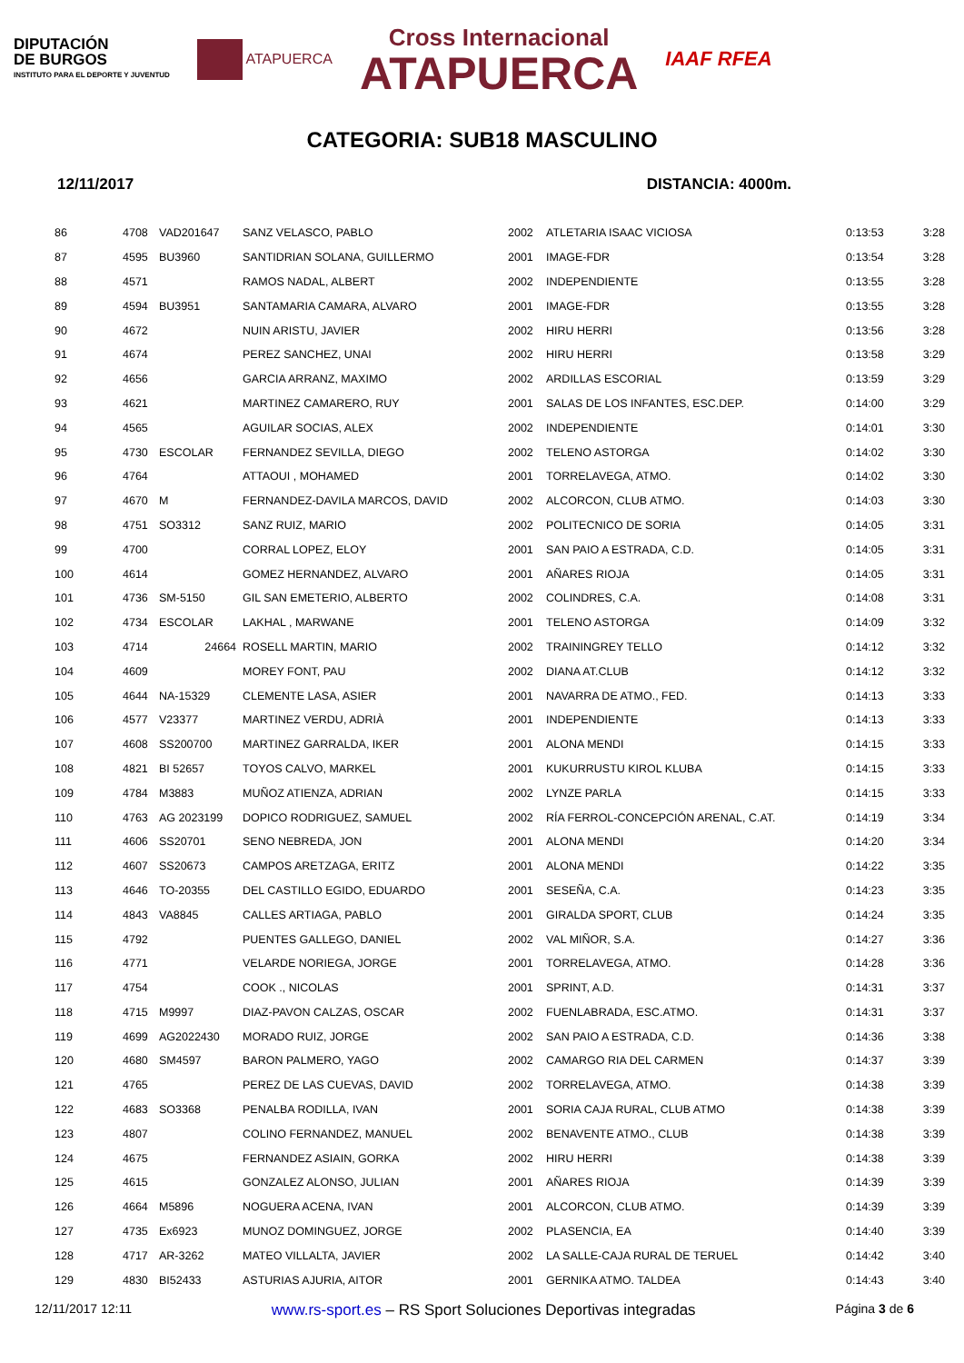DIPUTACIÓN
DE BURGOS
INSTITUTO PARA EL DEPORTE Y JUVENTUD
ATAPUERCA
Cross Internacional
ATAPUERCA
IAAF RFEA
CATEGORIA: SUB18 MASCULINO
12/11/2017 DISTANCIA: 4000m.
| 86 | 4708 | VAD201647 | SANZ VELASCO, PABLO | 2002 | ATLETARIA ISAAC VICIOSA | 0:13:53 | 3:28 |
| 87 | 4595 | BU3960 | SANTIDRIAN SOLANA, GUILLERMO | 2001 | IMAGE-FDR | 0:13:54 | 3:28 |
| 88 | 4571 | | RAMOS NADAL, ALBERT | 2002 | INDEPENDIENTE | 0:13:55 | 3:28 |
| 89 | 4594 | BU3951 | SANTAMARIA CAMARA, ALVARO | 2001 | IMAGE-FDR | 0:13:55 | 3:28 |
| 90 | 4672 | | NUIN ARISTU, JAVIER | 2002 | HIRU HERRI | 0:13:56 | 3:28 |
| 91 | 4674 | | PEREZ SANCHEZ, UNAI | 2002 | HIRU HERRI | 0:13:58 | 3:29 |
| 92 | 4656 | | GARCIA ARRANZ, MAXIMO | 2002 | ARDILLAS ESCORIAL | 0:13:59 | 3:29 |
| 93 | 4621 | | MARTINEZ CAMARERO, RUY | 2001 | SALAS DE LOS INFANTES, ESC.DEP. | 0:14:00 | 3:29 |
| 94 | 4565 | | AGUILAR SOCIAS, ALEX | 2002 | INDEPENDIENTE | 0:14:01 | 3:30 |
| 95 | 4730 | ESCOLAR | FERNANDEZ SEVILLA, DIEGO | 2002 | TELENO ASTORGA | 0:14:02 | 3:30 |
| 96 | 4764 | | ATTAOUI , MOHAMED | 2001 | TORRELAVEGA, ATMO. | 0:14:02 | 3:30 |
| 97 | 4670 | M | FERNANDEZ-DAVILA MARCOS, DAVID | 2002 | ALCORCON, CLUB ATMO. | 0:14:03 | 3:30 |
| 98 | 4751 | SO3312 | SANZ RUIZ, MARIO | 2002 | POLITECNICO DE SORIA | 0:14:05 | 3:31 |
| 99 | 4700 | | CORRAL LOPEZ, ELOY | 2001 | SAN PAIO A ESTRADA, C.D. | 0:14:05 | 3:31 |
| 100 | 4614 | | GOMEZ HERNANDEZ, ALVARO | 2001 | AÑARES RIOJA | 0:14:05 | 3:31 |
| 101 | 4736 | SM-5150 | GIL SAN EMETERIO, ALBERTO | 2002 | COLINDRES, C.A. | 0:14:08 | 3:31 |
| 102 | 4734 | ESCOLAR | LAKHAL , MARWANE | 2001 | TELENO ASTORGA | 0:14:09 | 3:32 |
| 103 | 4714 | 24664 | ROSELL MARTIN, MARIO | 2002 | TRAININGREY TELLO | 0:14:12 | 3:32 |
| 104 | 4609 | | MOREY FONT, PAU | 2002 | DIANA AT.CLUB | 0:14:12 | 3:32 |
| 105 | 4644 | NA-15329 | CLEMENTE LASA, ASIER | 2001 | NAVARRA DE ATMO., FED. | 0:14:13 | 3:33 |
| 106 | 4577 | V23377 | MARTINEZ VERDU, ADRIÀ | 2001 | INDEPENDIENTE | 0:14:13 | 3:33 |
| 107 | 4608 | SS200700 | MARTINEZ GARRALDA, IKER | 2001 | ALONA MENDI | 0:14:15 | 3:33 |
| 108 | 4821 | BI 52657 | TOYOS CALVO, MARKEL | 2001 | KUKURRUSTU KIROL KLUBA | 0:14:15 | 3:33 |
| 109 | 4784 | M3883 | MUÑOZ ATIENZA, ADRIAN | 2002 | LYNZE PARLA | 0:14:15 | 3:33 |
| 110 | 4763 | AG 2023199 | DOPICO RODRIGUEZ, SAMUEL | 2002 | RÍA FERROL-CONCEPCIÓN ARENAL, C.AT. | 0:14:19 | 3:34 |
| 111 | 4606 | SS20701 | SENO NEBREDA, JON | 2001 | ALONA MENDI | 0:14:20 | 3:34 |
| 112 | 4607 | SS20673 | CAMPOS ARETZAGA, ERITZ | 2001 | ALONA MENDI | 0:14:22 | 3:35 |
| 113 | 4646 | TO-20355 | DEL CASTILLO EGIDO, EDUARDO | 2001 | SESEÑA, C.A. | 0:14:23 | 3:35 |
| 114 | 4843 | VA8845 | CALLES ARTIAGA, PABLO | 2001 | GIRALDA SPORT, CLUB | 0:14:24 | 3:35 |
| 115 | 4792 | | PUENTES GALLEGO, DANIEL | 2002 | VAL MIÑOR, S.A. | 0:14:27 | 3:36 |
| 116 | 4771 | | VELARDE NORIEGA, JORGE | 2001 | TORRELAVEGA, ATMO. | 0:14:28 | 3:36 |
| 117 | 4754 | | COOK ., NICOLAS | 2001 | SPRINT, A.D. | 0:14:31 | 3:37 |
| 118 | 4715 | M9997 | DIAZ-PAVON CALZAS, OSCAR | 2002 | FUENLABRADA, ESC.ATMO. | 0:14:31 | 3:37 |
| 119 | 4699 | AG2022430 | MORADO RUIZ, JORGE | 2002 | SAN PAIO A ESTRADA, C.D. | 0:14:36 | 3:38 |
| 120 | 4680 | SM4597 | BARON PALMERO, YAGO | 2002 | CAMARGO RIA DEL CARMEN | 0:14:37 | 3:39 |
| 121 | 4765 | | PEREZ DE LAS CUEVAS, DAVID | 2002 | TORRELAVEGA, ATMO. | 0:14:38 | 3:39 |
| 122 | 4683 | SO3368 | PENALBA RODILLA, IVAN | 2001 | SORIA CAJA RURAL, CLUB ATMO | 0:14:38 | 3:39 |
| 123 | 4807 | | COLINO FERNANDEZ, MANUEL | 2002 | BENAVENTE ATMO., CLUB | 0:14:38 | 3:39 |
| 124 | 4675 | | FERNANDEZ ASIAIN, GORKA | 2002 | HIRU HERRI | 0:14:38 | 3:39 |
| 125 | 4615 | | GONZALEZ ALONSO, JULIAN | 2001 | AÑARES RIOJA | 0:14:39 | 3:39 |
| 126 | 4664 | M5896 | NOGUERA ACENA, IVAN | 2001 | ALCORCON, CLUB ATMO. | 0:14:39 | 3:39 |
| 127 | 4735 | Ex6923 | MUNOZ DOMINGUEZ, JORGE | 2002 | PLASENCIA, EA | 0:14:40 | 3:39 |
| 128 | 4717 | AR-3262 | MATEO VILLALTA, JAVIER | 2002 | LA SALLE-CAJA RURAL DE TERUEL | 0:14:42 | 3:40 |
| 129 | 4830 | BI52433 | ASTURIAS AJURIA, AITOR | 2001 | GERNIKA ATMO. TALDEA | 0:14:43 | 3:40 |
12/11/2017 12:11 www.rs-sport.es – RS Sport Soluciones Deportivas integradas Página 3 de 6